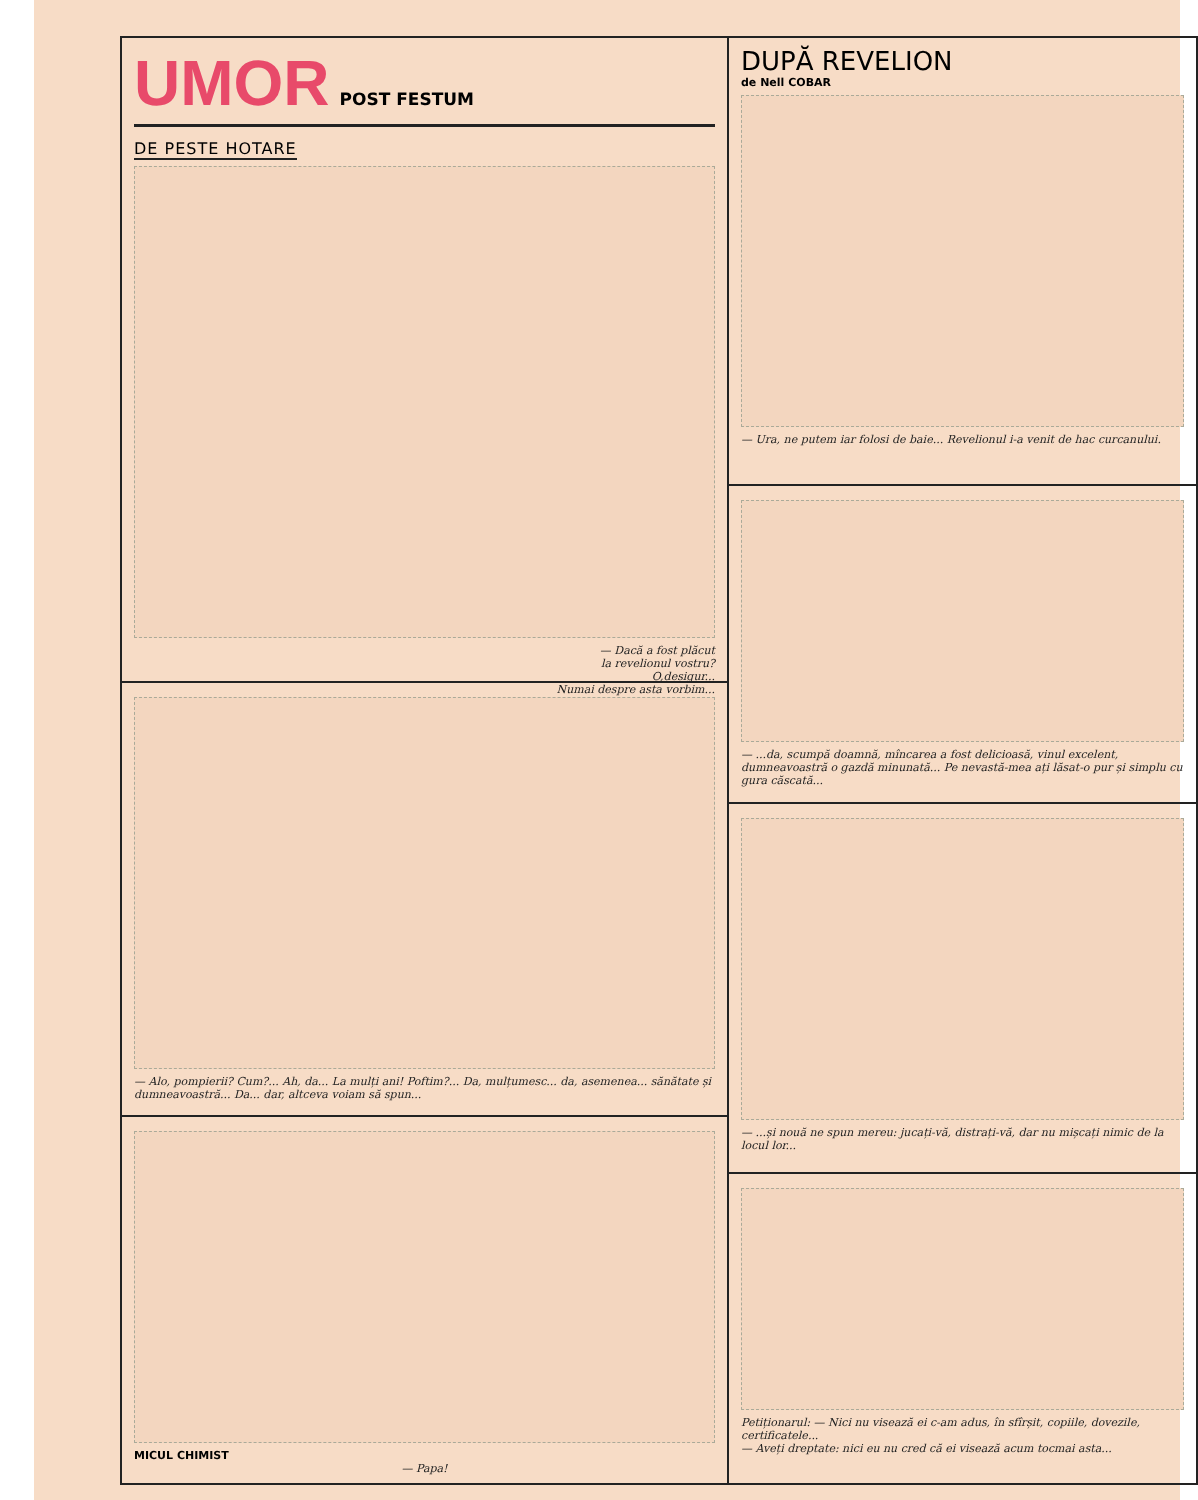UMOR
POST FESTUM
DE PESTE HOTARE
— Dacă a fost plăcut
la revelionul vostru?
O,desigur...
Numai despre asta vorbim...
— Alo, pompierii? Cum?... Ah, da... La mulți ani! Poftim?... Da, mulțumesc... da, asemenea... sănătate și dumneavoastră... Da... dar, altceva voiam să spun...
MICUL CHIMIST
— Papa!
DUPĂ REVELION
de Nell COBAR
— Ura, ne putem iar folosi de baie... Revelionul i-a venit de hac curcanului.
— ...da, scumpă doamnă, mîncarea a fost delicioasă, vinul excelent, dumneavoastră o gazdă minunată... Pe nevastă-mea ați lăsat-o pur și simplu cu gura căscată...
— ...și nouă ne spun mereu: jucați-vă, distrați-vă, dar nu mișcați nimic de la locul lor...
Petiționarul: — Nici nu visează ei c-am adus, în sfîrșit, copiile, dovezile, certificatele...
— Aveți dreptate: nici eu nu cred că ei visează acum tocmai asta...